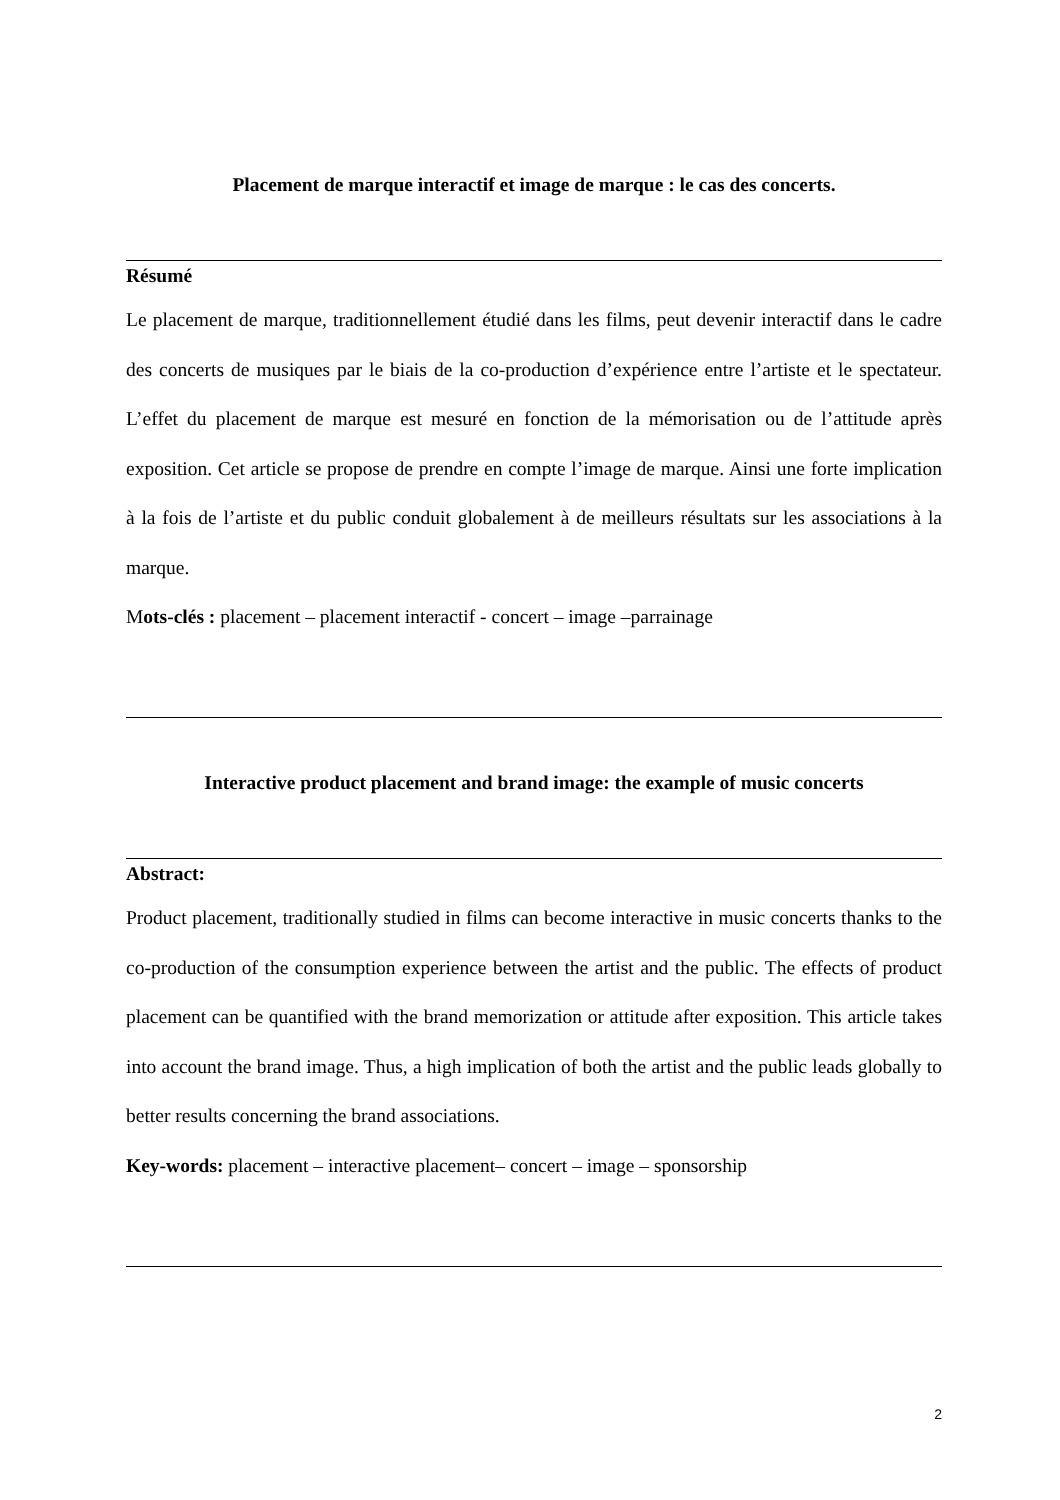Placement de marque interactif et image de marque : le cas des concerts.
Résumé
Le placement de marque, traditionnellement étudié dans les films, peut devenir interactif dans le cadre des concerts de musiques par le biais de la co-production d’expérience entre l’artiste et le spectateur. L’effet du placement de marque est mesuré en fonction de la mémorisation ou de l’attitude après exposition. Cet article se propose de prendre en compte l’image de marque. Ainsi une forte implication à la fois de l’artiste et du public conduit globalement à de meilleurs résultats sur les associations à la marque.
Mots-clés : placement – placement interactif - concert – image –parrainage
Interactive product placement and brand image: the example of music concerts
Abstract:
Product placement, traditionally studied in films can become interactive in music concerts thanks to the co-production of the consumption experience between the artist and the public. The effects of product placement can be quantified with the brand memorization or attitude after exposition. This article takes into account the brand image. Thus, a high implication of both the artist and the public leads globally to better results concerning the brand associations.
Key-words: placement – interactive placement– concert – image – sponsorship
2